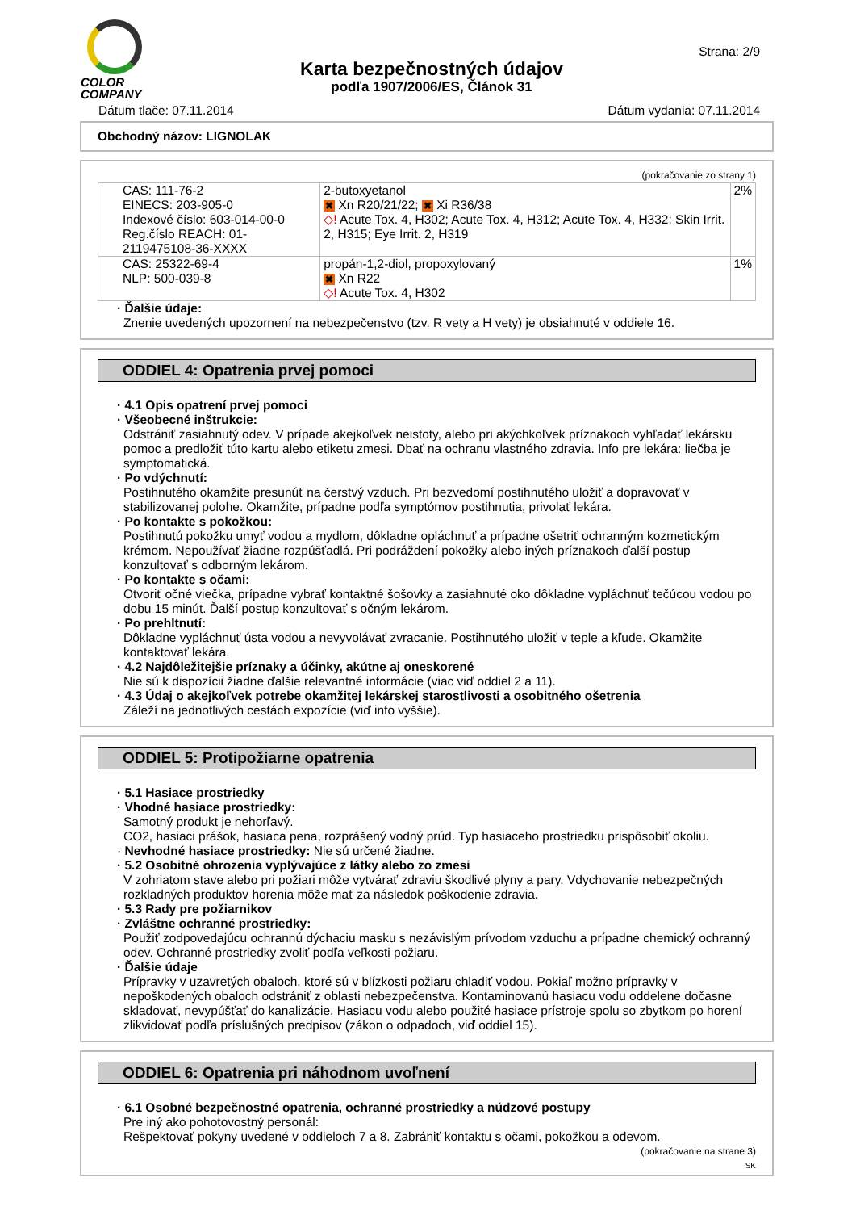COLOR
COMPANY
Strana: 2/9
Karta bezpečnostných údajov
podľa 1907/2006/ES, Článok 31
Dátum tlače: 07.11.2014 Dátum vydania: 07.11.2014
Obchodný názov: LIGNOLAK
(pokračovanie zo strany 1)
| CAS: 111-76-2 EINECS: 203-905-0 Indexové číslo: 603-014-00-0 Reg.číslo REACH: 01-2119475108-36-XXXX | 2-butoxyetanol ✖ Xn R20/21/22; ✖ Xi R36/38 ◇! Acute Tox. 4, H302; Acute Tox. 4, H312; Acute Tox. 4, H332; Skin Irrit. 2, H315; Eye Irrit. 2, H319 | 2% |
| CAS: 25322-69-4 NLP: 500-039-8 | propán-1,2-diol, propoxylovaný ✖ Xn R22 ◇! Acute Tox. 4, H302 | 1% |
· Ďalšie údaje:
Znenie uvedených upozornení na nebezpečenstvo (tzv. R vety a H vety) je obsiahnuté v oddiele 16.
ODDIEL 4: Opatrenia prvej pomoci
· 4.1 Opis opatrení prvej pomoci
· Všeobecné inštrukcie:
Odstrániť zasiahnutý odev. V prípade akejkoľvek neistoty, alebo pri akýchkoľvek príznakoch vyhľadať lekársku pomoc a predložiť túto kartu alebo etiketu zmesi. Dbať na ochranu vlastného zdravia. Info pre lekára: liečba je symptomatická.
· Po vdýchnutí:
Postihnutého okamžite presunúť na čerstvý vzduch. Pri bezvedomí postihnutého uložiť a dopravovať v stabilizovanej polohe. Okamžite, prípadne podľa symptómov postihnutia, privolať lekára.
· Po kontakte s pokožkou:
Postihnutú pokožku umyť vodou a mydlom, dôkladne opláchnuť a prípadne ošetriť ochranným kozmetickým krémom. Nepoužívať žiadne rozpúšťadlá. Pri podráždení pokožky alebo iných príznakoch ďalší postup konzultovať s odborným lekárom.
· Po kontakte s očami:
Otvoriť očné viečka, prípadne vybrať kontaktné šošovky a zasiahnuté oko dôkladne vypláchnuť tečúcou vodou po dobu 15 minút. Ďalší postup konzultovať s očným lekárom.
· Po prehltnutí:
Dôkladne vypláchnuť ústa vodou a nevyvolávať zvracanie. Postihnutého uložiť v teple a kľude. Okamžite kontaktovať lekára.
· 4.2 Najdôležitejšie príznaky a účinky, akútne aj oneskorené
Nie sú k dispozícii žiadne ďalšie relevantné informácie (viac viď oddiel 2 a 11).
· 4.3 Údaj o akejkoľvek potrebe okamžitej lekárskej starostlivosti a osobitného ošetrenia
Záleží na jednotlivých cestách expozície (viď info vyššie).
ODDIEL 5: Protipožiarne opatrenia
· 5.1 Hasiace prostriedky
· Vhodné hasiace prostriedky:
Samotný produkt je nehorľavý.
CO2, hasiaci prášok, hasiaca pena, rozprášený vodný prúd. Typ hasiaceho prostriedku prispôsobiť okoliu.
· Nevhodné hasiace prostriedky: Nie sú určené žiadne.
· 5.2 Osobitné ohrozenia vyplývajúce z látky alebo zo zmesi
V zohriatom stave alebo pri požiari môže vytvárať zdraviu škodlivé plyny a pary. Vdychovanie nebezpečných rozkladných produktov horenia môže mať za následok poškodenie zdravia.
· 5.3 Rady pre požiarnikov
· Zvláštne ochranné prostriedky:
Použiť zodpovedajúcu ochrannú dýchaciu masku s nezávislým prívodom vzduchu a prípadne chemický ochranný odev. Ochranné prostriedky zvoliť podľa veľkosti požiaru.
· Ďalšie údaje
Prípravky v uzavretých obaloch, ktoré sú v blízkosti požiaru chladiť vodou. Pokiaľ možno prípravky v nepoškodených obaloch odstrániť z oblasti nebezpečenstva. Kontaminovanú hasiacu vodu oddelene dočasne skladovať, nevypúšťať do kanalizácie. Hasiacu vodu alebo použité hasiace prístroje spolu so zbytkom po horení zlikvidovať podľa príslušných predpisov (zákon o odpadoch, viď oddiel 15).
ODDIEL 6: Opatrenia pri náhodnom uvoľnení
· 6.1 Osobné bezpečnostné opatrenia, ochranné prostriedky a núdzové postupy
Pre iný ako pohotovostný personál:
Rešpektovať pokyny uvedené v oddieloch 7 a 8. Zabrániť kontaktu s očami, pokožkou a odevom.
(pokračovanie na strane 3)
SK